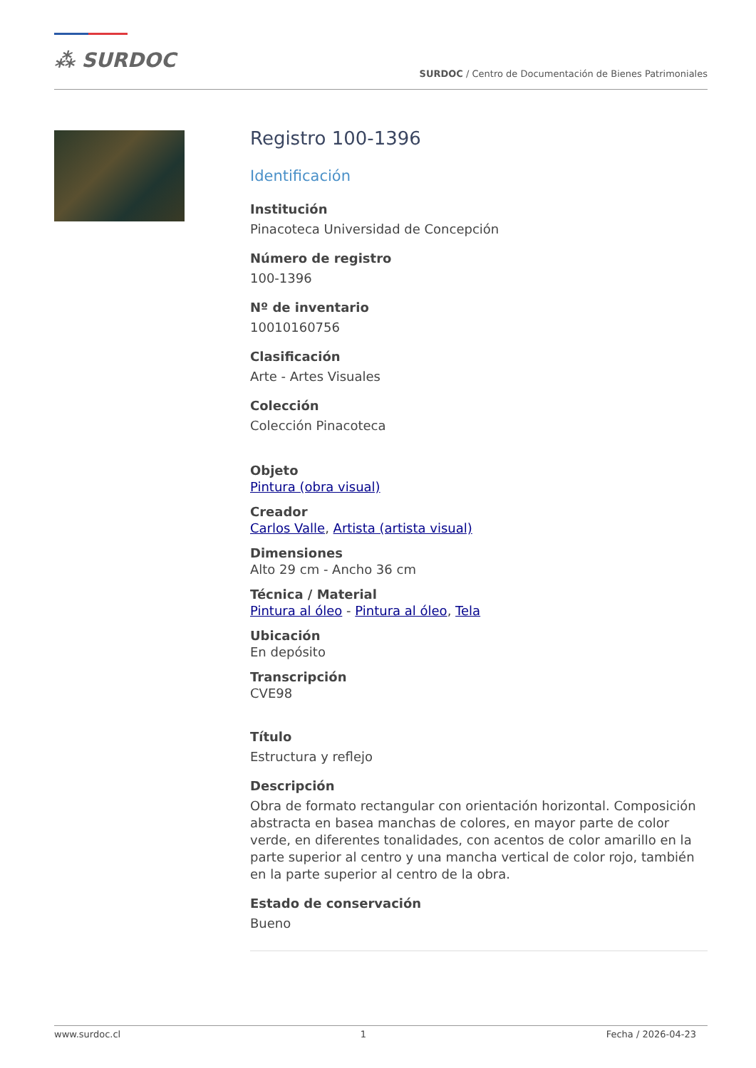⁂ SURDOC
SURDOC / Centro de Documentación de Bienes Patrimoniales
Registro 100-1396
Identificación
Institución
Pinacoteca Universidad de Concepción
Número de registro
100-1396
Nº de inventario
10010160756
Clasificación
Arte - Artes Visuales
Colección
Colección Pinacoteca
Objeto
Pintura (obra visual)
Creador
Carlos Valle, Artista (artista visual)
Dimensiones
Alto 29 cm - Ancho 36 cm
Técnica / Material
Pintura al óleo - Pintura al óleo, Tela
Ubicación
En depósito
Transcripción
CVE98
Título
Estructura y reflejo
Descripción
Obra de formato rectangular con orientación horizontal. Composición abstracta en basea manchas de colores, en mayor parte de color verde, en diferentes tonalidades, con acentos de color amarillo en la parte superior al centro y una mancha vertical de color rojo, también en la parte superior al centro de la obra.
Estado de conservación
Bueno
www.surdoc.cl 1 Fecha / 2026-04-23